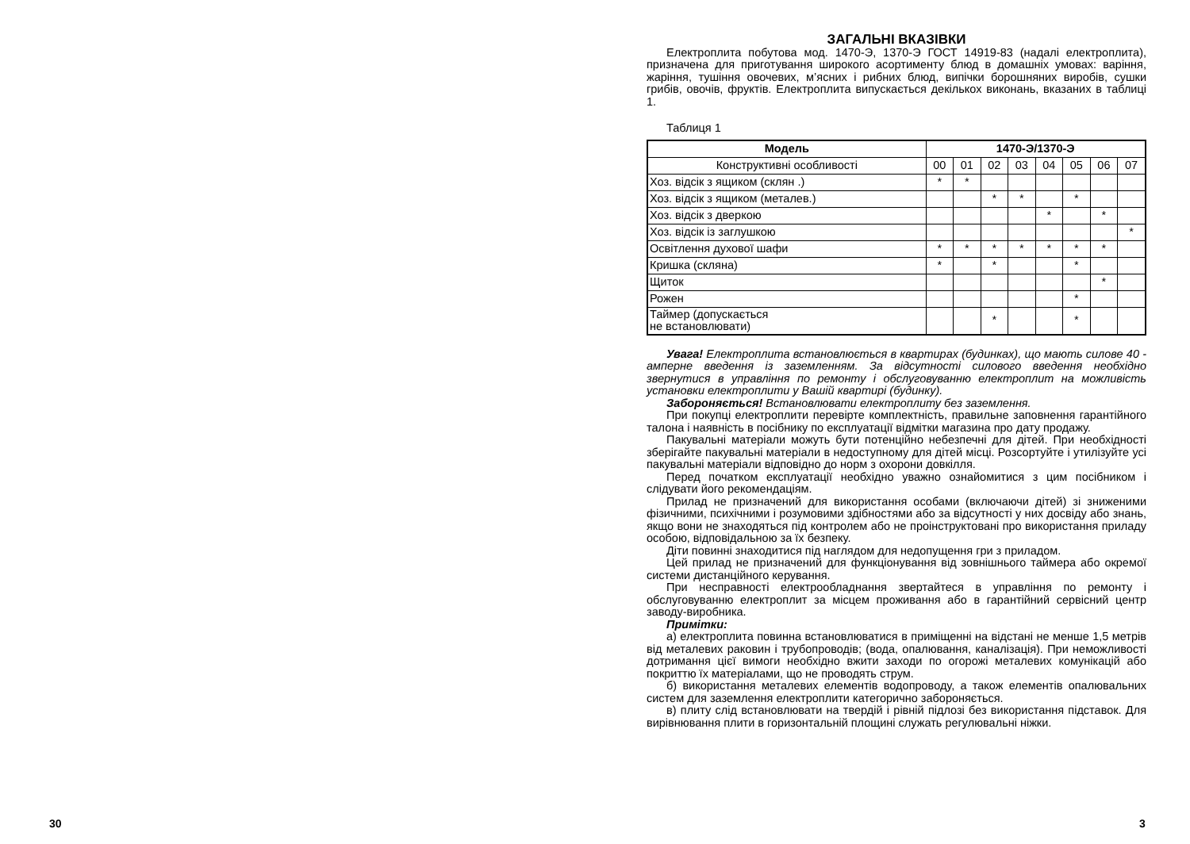30
ЗАГАЛЬНІ ВКАЗІВКИ
Електроплита побутова мод. 1470-Э, 1370-Э ГОСТ 14919-83 (надалі електроплита), призначена для приготування широкого асортименту блюд в домашніх умовах: варіння, жаріння, тушіння овочевих, м’ясних і рибних блюд, випічки борошняних виробів, сушки грибів, овочів, фруктів. Електроплита випускається декількох виконань, вказаних в таблиці 1.
Таблиця 1
| Модель | 1470-Э/1370-Э | | | | | | | |
| --- | --- | --- | --- | --- | --- | --- | --- | --- |
| Конструктивні особливості | 00 | 01 | 02 | 03 | 04 | 05 | 06 | 07 |
| Хоз. відсік з ящиком (склян .) | * | * | | | | | | |
| Хоз. відсік з ящиком (металев.) | | | * | * | | * | | |
| Хоз. відсік з дверкою | | | | | * | | * | |
| Хоз. відсік із заглушкою | | | | | | | | * |
| Освітлення духової шафи | * | * | * | * | * | * | * | |
| Кришка (скляна) | * | | * | | | * | | |
| Щиток | | | | | | | * | |
| Рожен | | | | | | * | | |
| Таймер (допускається не встановлювати) | | | * | | | * | | |
Увага! Електроплита встановлюється в квартирах (будинках), що мають силове 40 - амперне введення із заземленням. За відсутності силового введення необхідно звернутися в управління по ремонту і обслуговуванню електроплит на можливість установки електроплити у Вашій квартирі (будинку).
Забороняється! Встановлювати електроплиту без заземлення.
При покупці електроплити перевірте комплектність, правильне заповнення гарантійного талона і наявність в посібнику по експлуатації відмітки магазина про дату продажу.
Пакувальні матеріали можуть бути потенційно небезпечні для дітей. При необхідності зберігайте пакувальні матеріали в недоступному для дітей місці. Розсортуйте і утилізуйте усі пакувальні матеріали відповідно до норм з охорони довкілля.
Перед початком експлуатації необхідно уважно ознайомитися з цим посібником і слідувати його рекомендаціям.
Прилад не призначений для використання особами (включаючи дітей) зі зниженими фізичними, психічними і розумовими здібностями або за відсутності у них досвіду або знань, якщо вони не знаходяться під контролем або не проінструктовані про використання приладу особою, відповідальною за їх безпеку.
Діти повинні знаходитися під наглядом для недопущення гри з приладом.
Цей прилад не призначений для функціонування від зовнішнього таймера або окремої системи дистанційного керування.
При несправності електрообладнання звертайтеся в управління по ремонту і обслуговуванню електроплит за місцем проживання або в гарантійний сервісний центр заводу-виробника.
Примітки:
а) електроплита повинна встановлюватися в приміщенні на відстані не менше 1,5 метрів від металевих раковин і трубопроводів; (вода, опалювання, каналізація). При неможливості дотримання цієї вимоги необхідно вжити заходи по огорожі металевих комунікацій або покриттю їх матеріалами, що не проводять струм.
б) використання металевих елементів водопроводу, а також елементів опалювальних систем для заземлення електроплити категорично забороняється.
в) плиту слід встановлювати на твердій і рівній підлозі без використання підставок. Для вирівнювання плити в горизонтальній площині служать регулювальні ніжки.
3